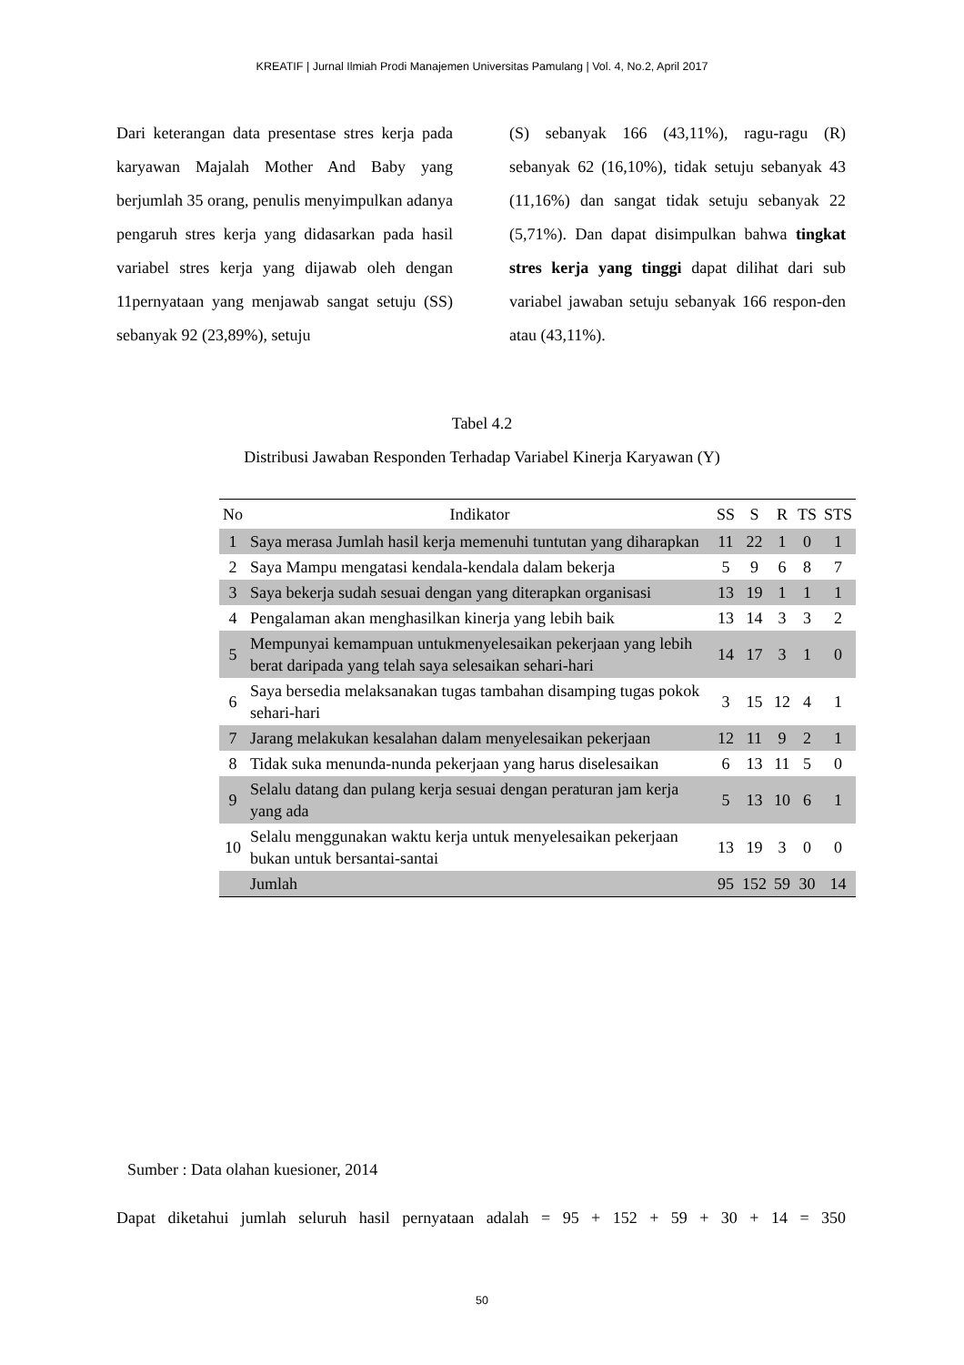KREATIF | Jurnal Ilmiah Prodi Manajemen Universitas Pamulang | Vol. 4, No.2, April 2017
Dari keterangan data presentase stres kerja pada karyawan Majalah Mother And Baby yang berjumlah 35 orang, penulis menyimpulkan adanya pengaruh stres kerja yang didasarkan pada hasil variabel stres kerja yang dijawab oleh dengan 11pernyataan yang menjawab sangat setuju (SS) sebanyak 92 (23,89%), setuju
(S) sebanyak 166 (43,11%), ragu-ragu (R) sebanyak 62 (16,10%), tidak setuju sebanyak 43 (11,16%) dan sangat tidak setuju sebanyak 22 (5,71%). Dan dapat disimpulkan bahwa tingkat stres kerja yang tinggi dapat dilihat dari sub variabel jawaban setuju sebanyak 166 respon-den atau (43,11%).
Tabel 4.2
Distribusi Jawaban Responden Terhadap Variabel Kinerja Karyawan (Y)
| No | Indikator | SS | S | R | TS | STS |
| --- | --- | --- | --- | --- | --- | --- |
| 1 | Saya merasa Jumlah hasil kerja memenuhi tuntutan yang diharapkan | 11 | 22 | 1 | 0 | 1 |
| 2 | Saya Mampu mengatasi kendala-kendala dalam bekerja | 5 | 9 | 6 | 8 | 7 |
| 3 | Saya bekerja sudah sesuai dengan yang diterapkan organisasi | 13 | 19 | 1 | 1 | 1 |
| 4 | Pengalaman akan menghasilkan kinerja yang lebih baik | 13 | 14 | 3 | 3 | 2 |
| 5 | Mempunyai kemampuan untukmenyelesaikan pekerjaan yang lebih berat daripada yang telah saya selesaikan sehari-hari | 14 | 17 | 3 | 1 | 0 |
| 6 | Saya bersedia melaksanakan tugas tambahan disamping tugas pokok sehari-hari | 3 | 15 | 12 | 4 | 1 |
| 7 | Jarang melakukan kesalahan dalam menyelesaikan pekerjaan | 12 | 11 | 9 | 2 | 1 |
| 8 | Tidak suka menunda-nunda pekerjaan yang harus diselesaikan | 6 | 13 | 11 | 5 | 0 |
| 9 | Selalu datang dan pulang kerja sesuai dengan peraturan jam kerja yang ada | 5 | 13 | 10 | 6 | 1 |
| 10 | Selalu menggunakan waktu kerja untuk menyelesaikan pekerjaan bukan untuk bersantai-santai | 13 | 19 | 3 | 0 | 0 |
| | Jumlah | 95 | 152 | 59 | 30 | 14 |
Sumber : Data olahan kuesioner, 2014
Dapat diketahui jumlah seluruh hasil pernyataan adalah = 95 + 152 + 59 + 30 + 14 = 350
50